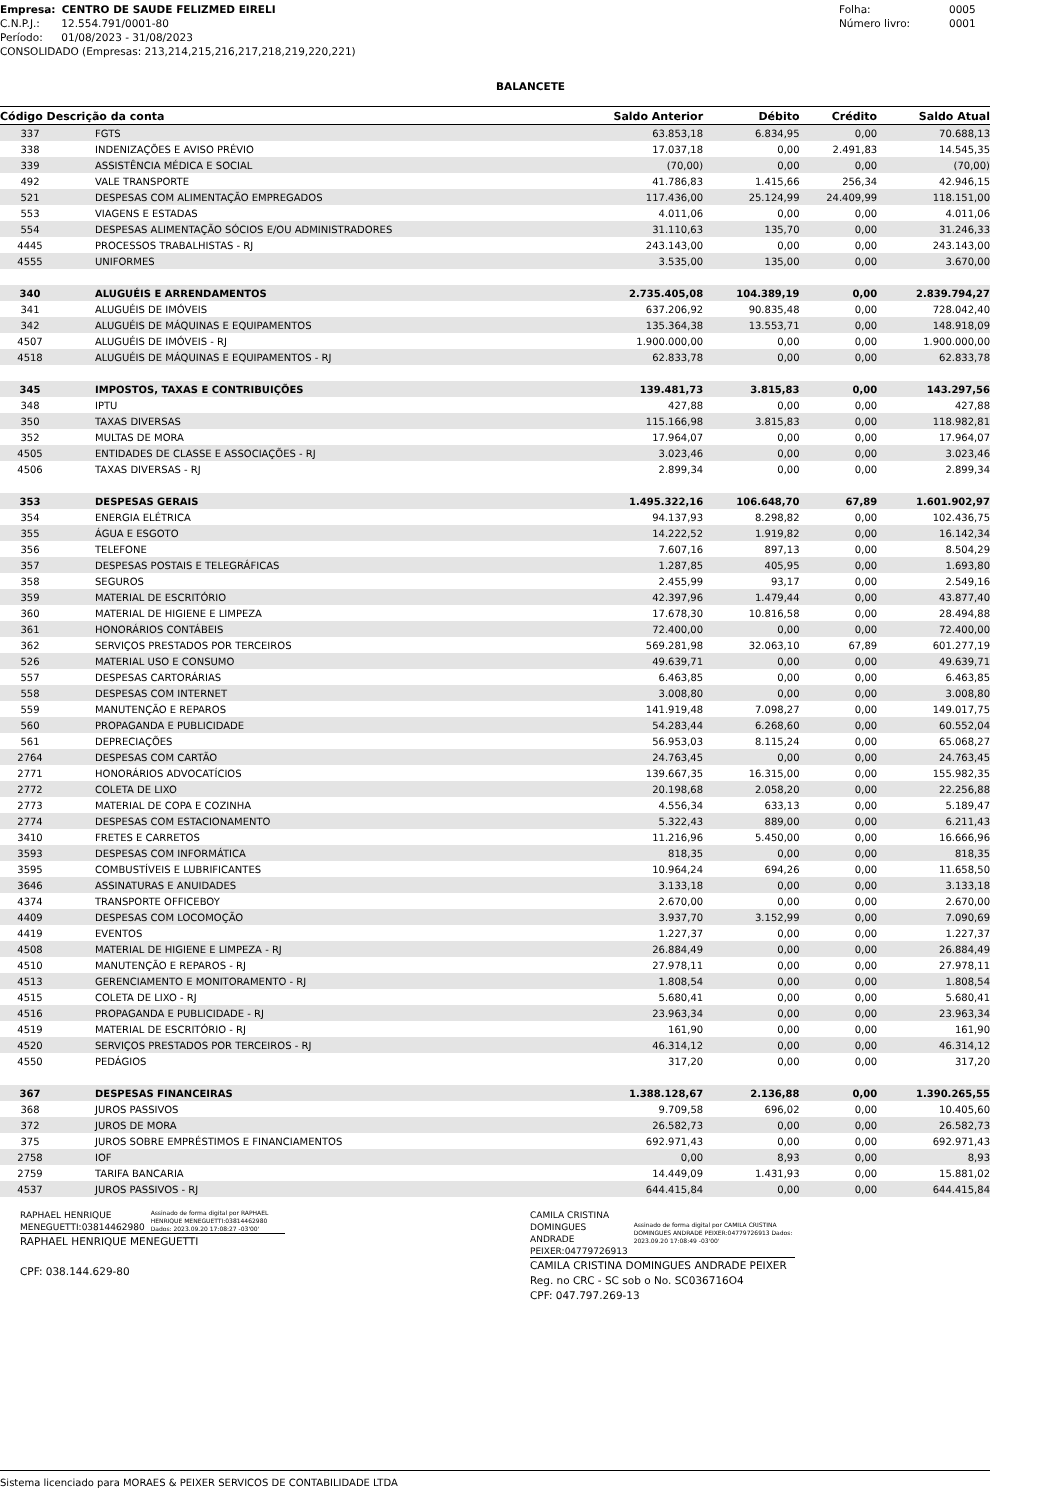Empresa: CENTRO DE SAUDE FELIZMED EIRELI
C.N.P.J.: 12.554.791/0001-80
Período: 01/08/2023 - 31/08/2023
CONSOLIDADO (Empresas: 213,214,215,216,217,218,219,220,221)
Folha: 0005
Número livro: 0001
BALANCETE
| Código Descrição da conta | | Saldo Anterior | Débito | Crédito | Saldo Atual |
| --- | --- | --- | --- | --- | --- |
| 337 | FGTS | 63.853,18 | 6.834,95 | 0,00 | 70.688,13 |
| 338 | INDENIZAÇÕES E AVISO PRÉVIO | 17.037,18 | 0,00 | 2.491,83 | 14.545,35 |
| 339 | ASSISTÊNCIA MÉDICA E SOCIAL | (70,00) | 0,00 | 0,00 | (70,00) |
| 492 | VALE TRANSPORTE | 41.786,83 | 1.415,66 | 256,34 | 42.946,15 |
| 521 | DESPESAS COM ALIMENTAÇÃO EMPREGADOS | 117.436,00 | 25.124,99 | 24.409,99 | 118.151,00 |
| 553 | VIAGENS E ESTADAS | 4.011,06 | 0,00 | 0,00 | 4.011,06 |
| 554 | DESPESAS ALIMENTAÇÃO SÓCIOS E/OU ADMINISTRADORES | 31.110,63 | 135,70 | 0,00 | 31.246,33 |
| 4445 | PROCESSOS TRABALHISTAS - RJ | 243.143,00 | 0,00 | 0,00 | 243.143,00 |
| 4555 | UNIFORMES | 3.535,00 | 135,00 | 0,00 | 3.670,00 |
| 340 | ALUGUÉIS E ARRENDAMENTOS | 2.735.405,08 | 104.389,19 | 0,00 | 2.839.794,27 |
| 341 | ALUGUÉIS DE IMÓVEIS | 637.206,92 | 90.835,48 | 0,00 | 728.042,40 |
| 342 | ALUGUÉIS DE MÁQUINAS E EQUIPAMENTOS | 135.364,38 | 13.553,71 | 0,00 | 148.918,09 |
| 4507 | ALUGUÉIS DE IMÓVEIS - RJ | 1.900.000,00 | 0,00 | 0,00 | 1.900.000,00 |
| 4518 | ALUGUÉIS DE MÁQUINAS E EQUIPAMENTOS - RJ | 62.833,78 | 0,00 | 0,00 | 62.833,78 |
| 345 | IMPOSTOS, TAXAS E CONTRIBUIÇÕES | 139.481,73 | 3.815,83 | 0,00 | 143.297,56 |
| 348 | IPTU | 427,88 | 0,00 | 0,00 | 427,88 |
| 350 | TAXAS DIVERSAS | 115.166,98 | 3.815,83 | 0,00 | 118.982,81 |
| 352 | MULTAS DE MORA | 17.964,07 | 0,00 | 0,00 | 17.964,07 |
| 4505 | ENTIDADES DE CLASSE E ASSOCIAÇÕES - RJ | 3.023,46 | 0,00 | 0,00 | 3.023,46 |
| 4506 | TAXAS DIVERSAS - RJ | 2.899,34 | 0,00 | 0,00 | 2.899,34 |
| 353 | DESPESAS GERAIS | 1.495.322,16 | 106.648,70 | 67,89 | 1.601.902,97 |
| 354 | ENERGIA ELÉTRICA | 94.137,93 | 8.298,82 | 0,00 | 102.436,75 |
| 355 | ÁGUA E ESGOTO | 14.222,52 | 1.919,82 | 0,00 | 16.142,34 |
| 356 | TELEFONE | 7.607,16 | 897,13 | 0,00 | 8.504,29 |
| 357 | DESPESAS POSTAIS E TELEGRÁFICAS | 1.287,85 | 405,95 | 0,00 | 1.693,80 |
| 358 | SEGUROS | 2.455,99 | 93,17 | 0,00 | 2.549,16 |
| 359 | MATERIAL DE ESCRITÓRIO | 42.397,96 | 1.479,44 | 0,00 | 43.877,40 |
| 360 | MATERIAL DE HIGIENE E LIMPEZA | 17.678,30 | 10.816,58 | 0,00 | 28.494,88 |
| 361 | HONORÁRIOS CONTÁBEIS | 72.400,00 | 0,00 | 0,00 | 72.400,00 |
| 362 | SERVIÇOS PRESTADOS POR TERCEIROS | 569.281,98 | 32.063,10 | 67,89 | 601.277,19 |
| 526 | MATERIAL USO E CONSUMO | 49.639,71 | 0,00 | 0,00 | 49.639,71 |
| 557 | DESPESAS CARTORÁRIAS | 6.463,85 | 0,00 | 0,00 | 6.463,85 |
| 558 | DESPESAS COM INTERNET | 3.008,80 | 0,00 | 0,00 | 3.008,80 |
| 559 | MANUTENÇÃO E REPAROS | 141.919,48 | 7.098,27 | 0,00 | 149.017,75 |
| 560 | PROPAGANDA E PUBLICIDADE | 54.283,44 | 6.268,60 | 0,00 | 60.552,04 |
| 561 | DEPRECIAÇÕES | 56.953,03 | 8.115,24 | 0,00 | 65.068,27 |
| 2764 | DESPESAS COM CARTÃO | 24.763,45 | 0,00 | 0,00 | 24.763,45 |
| 2771 | HONORÁRIOS ADVOCATÍCIOS | 139.667,35 | 16.315,00 | 0,00 | 155.982,35 |
| 2772 | COLETA DE LIXO | 20.198,68 | 2.058,20 | 0,00 | 22.256,88 |
| 2773 | MATERIAL DE COPA E COZINHA | 4.556,34 | 633,13 | 0,00 | 5.189,47 |
| 2774 | DESPESAS COM ESTACIONAMENTO | 5.322,43 | 889,00 | 0,00 | 6.211,43 |
| 3410 | FRETES E CARRETOS | 11.216,96 | 5.450,00 | 0,00 | 16.666,96 |
| 3593 | DESPESAS COM INFORMÁTICA | 818,35 | 0,00 | 0,00 | 818,35 |
| 3595 | COMBUSTÍVEIS E LUBRIFICANTES | 10.964,24 | 694,26 | 0,00 | 11.658,50 |
| 3646 | ASSINATURAS E ANUIDADES | 3.133,18 | 0,00 | 0,00 | 3.133,18 |
| 4374 | TRANSPORTE OFFICEBOY | 2.670,00 | 0,00 | 0,00 | 2.670,00 |
| 4409 | DESPESAS COM LOCOMOÇÃO | 3.937,70 | 3.152,99 | 0,00 | 7.090,69 |
| 4419 | EVENTOS | 1.227,37 | 0,00 | 0,00 | 1.227,37 |
| 4508 | MATERIAL DE HIGIENE E LIMPEZA - RJ | 26.884,49 | 0,00 | 0,00 | 26.884,49 |
| 4510 | MANUTENÇÃO E REPAROS - RJ | 27.978,11 | 0,00 | 0,00 | 27.978,11 |
| 4513 | GERENCIAMENTO E MONITORAMENTO - RJ | 1.808,54 | 0,00 | 0,00 | 1.808,54 |
| 4515 | COLETA DE LIXO - RJ | 5.680,41 | 0,00 | 0,00 | 5.680,41 |
| 4516 | PROPAGANDA E PUBLICIDADE - RJ | 23.963,34 | 0,00 | 0,00 | 23.963,34 |
| 4519 | MATERIAL DE ESCRITÓRIO - RJ | 161,90 | 0,00 | 0,00 | 161,90 |
| 4520 | SERVIÇOS PRESTADOS POR TERCEIROS - RJ | 46.314,12 | 0,00 | 0,00 | 46.314,12 |
| 4550 | PEDÁGIOS | 317,20 | 0,00 | 0,00 | 317,20 |
| 367 | DESPESAS FINANCEIRAS | 1.388.128,67 | 2.136,88 | 0,00 | 1.390.265,55 |
| 368 | JUROS PASSIVOS | 9.709,58 | 696,02 | 0,00 | 10.405,60 |
| 372 | JUROS DE MORA | 26.582,73 | 0,00 | 0,00 | 26.582,73 |
| 375 | JUROS SOBRE EMPRÉSTIMOS E FINANCIAMENTOS | 692.971,43 | 0,00 | 0,00 | 692.971,43 |
| 2758 | IOF | 0,00 | 8,93 | 0,00 | 8,93 |
| 2759 | TARIFA BANCARIA | 14.449,09 | 1.431,93 | 0,00 | 15.881,02 |
| 4537 | JUROS PASSIVOS - RJ | 644.415,84 | 0,00 | 0,00 | 644.415,84 |
RAPHAEL HENRIQUE
MENEGUETTI:03814462980
Assinado de forma digital por RAPHAEL HENRIQUE MENEGUETTI:03814462980 Dados: 2023.09.20 17:08:27 -03'00'
RAPHAEL HENRIQUE MENEGUETTI
CPF: 038.144.629-80
CAMILA CRISTINA DOMINGUES
ANDRADE PEIXER:04779726913
Assinado de forma digital por CAMILA CRISTINA DOMINGUES ANDRADE PEIXER:04779726913 Dados: 2023.09.20 17:08:49 -03'00'
CAMILA CRISTINA DOMINGUES ANDRADE PEIXER
Reg. no CRC - SC sob o No. SC036716O4
CPF: 047.797.269-13
Sistema licenciado para MORAES & PEIXER SERVICOS DE CONTABILIDADE LTDA